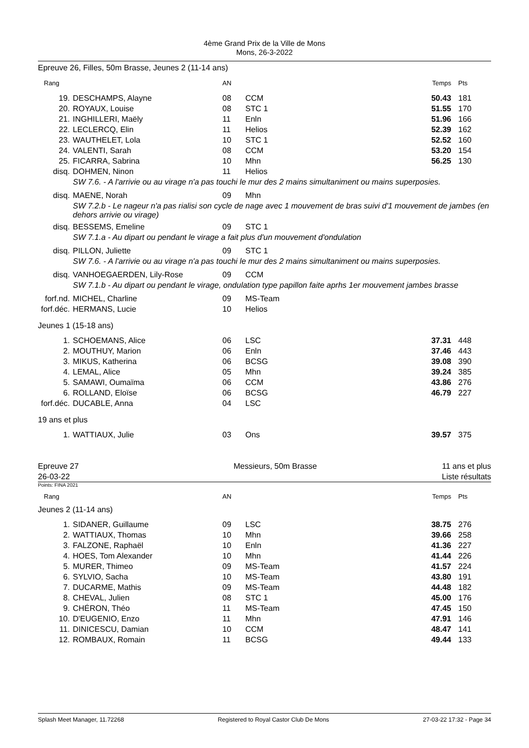4ème Grand Prix de la Ville de Mons
Mons, 26-3-2022
Epreuve 26, Filles, 50m Brasse, Jeunes 2 (11-14 ans)
| Rang | | AN | | Temps | Pts |
| --- | --- | --- | --- | --- | --- |
| 19. | DESCHAMPS, Alayne | 08 | CCM | 50.43 | 181 |
| 20. | ROYAUX, Louise | 08 | STC 1 | 51.55 | 170 |
| 21. | INGHILLERI, Maëly | 11 | Enln | 51.96 | 166 |
| 22. | LECLERCQ, Elin | 11 | Helios | 52.39 | 162 |
| 23. | WAUTHELET, Lola | 10 | STC 1 | 52.52 | 160 |
| 24. | VALENTI, Sarah | 08 | CCM | 53.20 | 154 |
| 25. | FICARRA, Sabrina | 10 | Mhn | 56.25 | 130 |
| disq. | DOHMEN, Ninon | 11 | Helios | | |
| | SW 7.6. - A l'arrivie ou au virage n'a pas touchi le mur des 2 mains simultaniment ou mains superposies. | | | | |
| disq. | MAENE, Norah | 09 | Mhn | | |
| | SW 7.2.b - Le nageur n'a pas rialisi son cycle de nage avec 1 mouvement de bras suivi d'1 mouvement de jambes (en dehors arrivie ou virage) | | | | |
| disq. | BESSEMS, Emeline | 09 | STC 1 | | |
| | SW 7.1.a - Au dipart ou pendant le virage a fait plus d'un mouvement d'ondulation | | | | |
| disq. | PILLON, Juliette | 09 | STC 1 | | |
| | SW 7.6. - A l'arrivie ou au virage n'a pas touchi le mur des 2 mains simultaniment ou mains superposies. | | | | |
| disq. | VANHOEGAERDEN, Lily-Rose | 09 | CCM | | |
| | SW 7.1.b - Au dipart ou pendant le virage, ondulation type papillon faite aprhs 1er mouvement jambes brasse | | | | |
| forf.nd. | MICHEL, Charline | 09 | MS-Team | | |
| forf.déc. | HERMANS, Lucie | 10 | Helios | | |
| Jeunes 1 (15-18 ans) | | | | | |
| 1. | SCHOEMANS, Alice | 06 | LSC | 37.31 | 448 |
| 2. | MOUTHUY, Marion | 06 | Enln | 37.46 | 443 |
| 3. | MIKUS, Katherina | 06 | BCSG | 39.08 | 390 |
| 4. | LEMAL, Alice | 05 | Mhn | 39.24 | 385 |
| 5. | SAMAWI, Oumaïma | 06 | CCM | 43.86 | 276 |
| 6. | ROLLAND, Eloïse | 06 | BCSG | 46.79 | 227 |
| forf.déc. | DUCABLE, Anna | 04 | LSC | | |
| 19 ans et plus | | | | | |
| 1. | WATTIAUX, Julie | 03 | Ons | 39.57 | 375 |
Epreuve 27
26-03-22
Messieurs, 50m Brasse 11 ans et plus
Liste résultats
Points: FINA 2021
| Rang | | AN | | Temps | Pts |
| --- | --- | --- | --- | --- | --- |
| Jeunes 2 (11-14 ans) | | | | | |
| 1. | SIDANER, Guillaume | 09 | LSC | 38.75 | 276 |
| 2. | WATTIAUX, Thomas | 10 | Mhn | 39.66 | 258 |
| 3. | FALZONE, Raphaël | 10 | Enln | 41.36 | 227 |
| 4. | HOES, Tom Alexander | 10 | Mhn | 41.44 | 226 |
| 5. | MURER, Thimeo | 09 | MS-Team | 41.57 | 224 |
| 6. | SYLVIO, Sacha | 10 | MS-Team | 43.80 | 191 |
| 7. | DUCARME, Mathis | 09 | MS-Team | 44.48 | 182 |
| 8. | CHEVAL, Julien | 08 | STC 1 | 45.00 | 176 |
| 9. | CHÉRON, Théo | 11 | MS-Team | 47.45 | 150 |
| 10. | D'EUGENIO, Enzo | 11 | Mhn | 47.91 | 146 |
| 11. | DINICESCU, Damian | 10 | CCM | 48.47 | 141 |
| 12. | ROMBAUX, Romain | 11 | BCSG | 49.44 | 133 |
Splash Meet Manager, 11.72268 Registered to Royal Castor Club De Mons 27-03-22 17:32 - Page 34